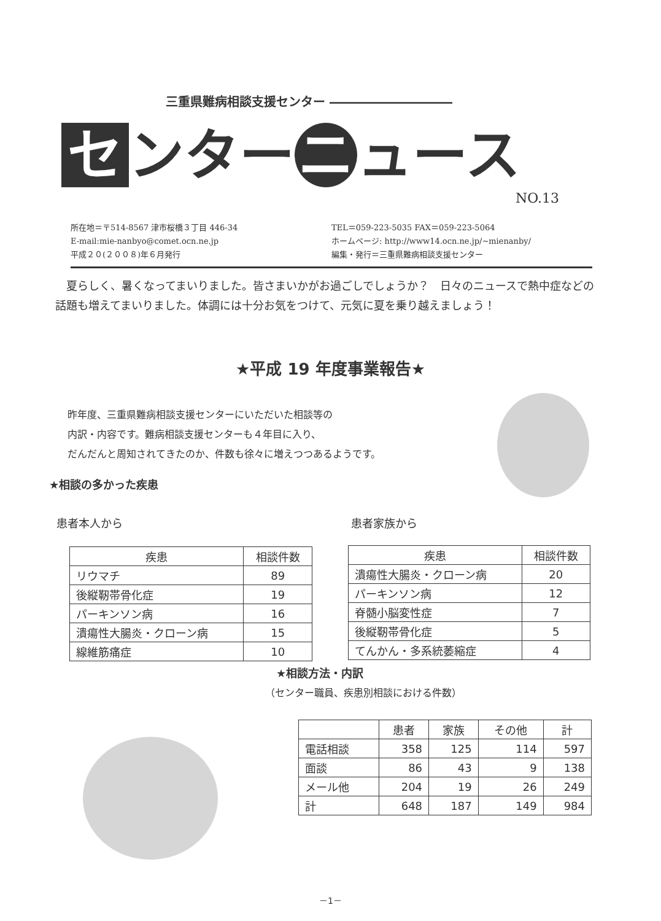三重県難病相談支援センター ――――――――――
セ ンター ニ ュース
NO.13
所在地＝〒514-8567 津市桜橋３丁目 446-34
E-mail:mie-nanbyo@comet.ocn.ne.jp
平成２０(２００８)年６月発行
TEL＝059-223-5035 FAX＝059-223-5064
ホームページ: http://www14.ocn.ne.jp/~mienanby/
編集・発行＝三重県難病相談支援センター
　夏らしく、暑くなってまいりました。皆さまいかがお過ごしでしょうか？　日々のニュースで熱中症などの話題も増えてまいりました。体調には十分お気をつけて、元気に夏を乗り越えましょう！
★平成 19 年度事業報告★
昨年度、三重県難病相談支援センターにいただいた相談等の
内訳・内容です。難病相談支援センターも４年目に入り、
だんだんと周知されてきたのか、件数も徐々に増えつつあるようです。
★相談の多かった疾患
患者本人から 患者家族から
| 疾患 | 相談件数 |
| --- | --- |
| リウマチ | 89 |
| 後縦靭帯骨化症 | 19 |
| パーキンソン病 | 16 |
| 潰瘍性大腸炎・クローン病 | 15 |
| 線維筋痛症 | 10 |
| 疾患 | 相談件数 |
| --- | --- |
| 潰瘍性大腸炎・クローン病 | 20 |
| パーキンソン病 | 12 |
| 脊髄小脳変性症 | 7 |
| 後縦靭帯骨化症 | 5 |
| てんかん・多系統萎縮症 | 4 |
★相談方法・内訳
（センター職員、疾患別相談における件数）
| | 患者 | 家族 | その他 | 計 |
| --- | --- | --- | --- | --- |
| 電話相談 | 358 | 125 | 114 | 597 |
| 面談 | 86 | 43 | 9 | 138 |
| メール他 | 204 | 19 | 26 | 249 |
| 計 | 648 | 187 | 149 | 984 |
－1－